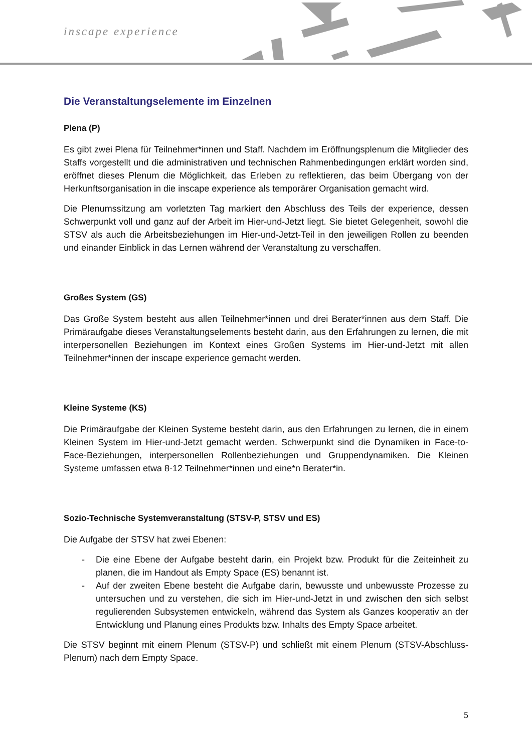inscape experience
Die Veranstaltungselemente im Einzelnen
Plena (P)
Es gibt zwei Plena für Teilnehmer*innen und Staff. Nachdem im Eröffnungsplenum die Mitglieder des Staffs vorgestellt und die administrativen und technischen Rahmenbedingungen erklärt worden sind, eröffnet dieses Plenum die Möglichkeit, das Erleben zu reflektieren, das beim Übergang von der Herkunftsorganisation in die inscape experience als temporärer Organisation gemacht wird.
Die Plenumssitzung am vorletzten Tag markiert den Abschluss des Teils der experience, dessen Schwerpunkt voll und ganz auf der Arbeit im Hier-und-Jetzt liegt. Sie bietet Gelegenheit, sowohl die STSV als auch die Arbeitsbeziehungen im Hier-und-Jetzt-Teil in den jeweiligen Rollen zu beenden und einander Einblick in das Lernen während der Veranstaltung zu verschaffen.
Großes System (GS)
Das Große System besteht aus allen Teilnehmer*innen und drei Berater*innen aus dem Staff. Die Primäraufgabe dieses Veranstaltungselements besteht darin, aus den Erfahrungen zu lernen, die mit interpersonellen Beziehungen im Kontext eines Großen Systems im Hier-und-Jetzt mit allen Teilnehmer*innen der inscape experience gemacht werden.
Kleine Systeme (KS)
Die Primäraufgabe der Kleinen Systeme besteht darin, aus den Erfahrungen zu lernen, die in einem Kleinen System im Hier-und-Jetzt gemacht werden. Schwerpunkt sind die Dynamiken in Face-to-Face-Beziehungen, interpersonellen Rollenbeziehungen und Gruppendynamiken. Die Kleinen Systeme umfassen etwa 8-12 Teilnehmer*innen und eine*n Berater*in.
Sozio-Technische Systemveranstaltung (STSV-P, STSV und ES)
Die Aufgabe der STSV hat zwei Ebenen:
- Die eine Ebene der Aufgabe besteht darin, ein Projekt bzw. Produkt für die Zeiteinheit zu planen, die im Handout als Empty Space (ES) benannt ist.
- Auf der zweiten Ebene besteht die Aufgabe darin, bewusste und unbewusste Prozesse zu untersuchen und zu verstehen, die sich im Hier-und-Jetzt in und zwischen den sich selbst regulierenden Subsystemen entwickeln, während das System als Ganzes kooperativ an der Entwicklung und Planung eines Produkts bzw. Inhalts des Empty Space arbeitet.
Die STSV beginnt mit einem Plenum (STSV-P) und schließt mit einem Plenum (STSV-Abschluss-Plenum) nach dem Empty Space.
5